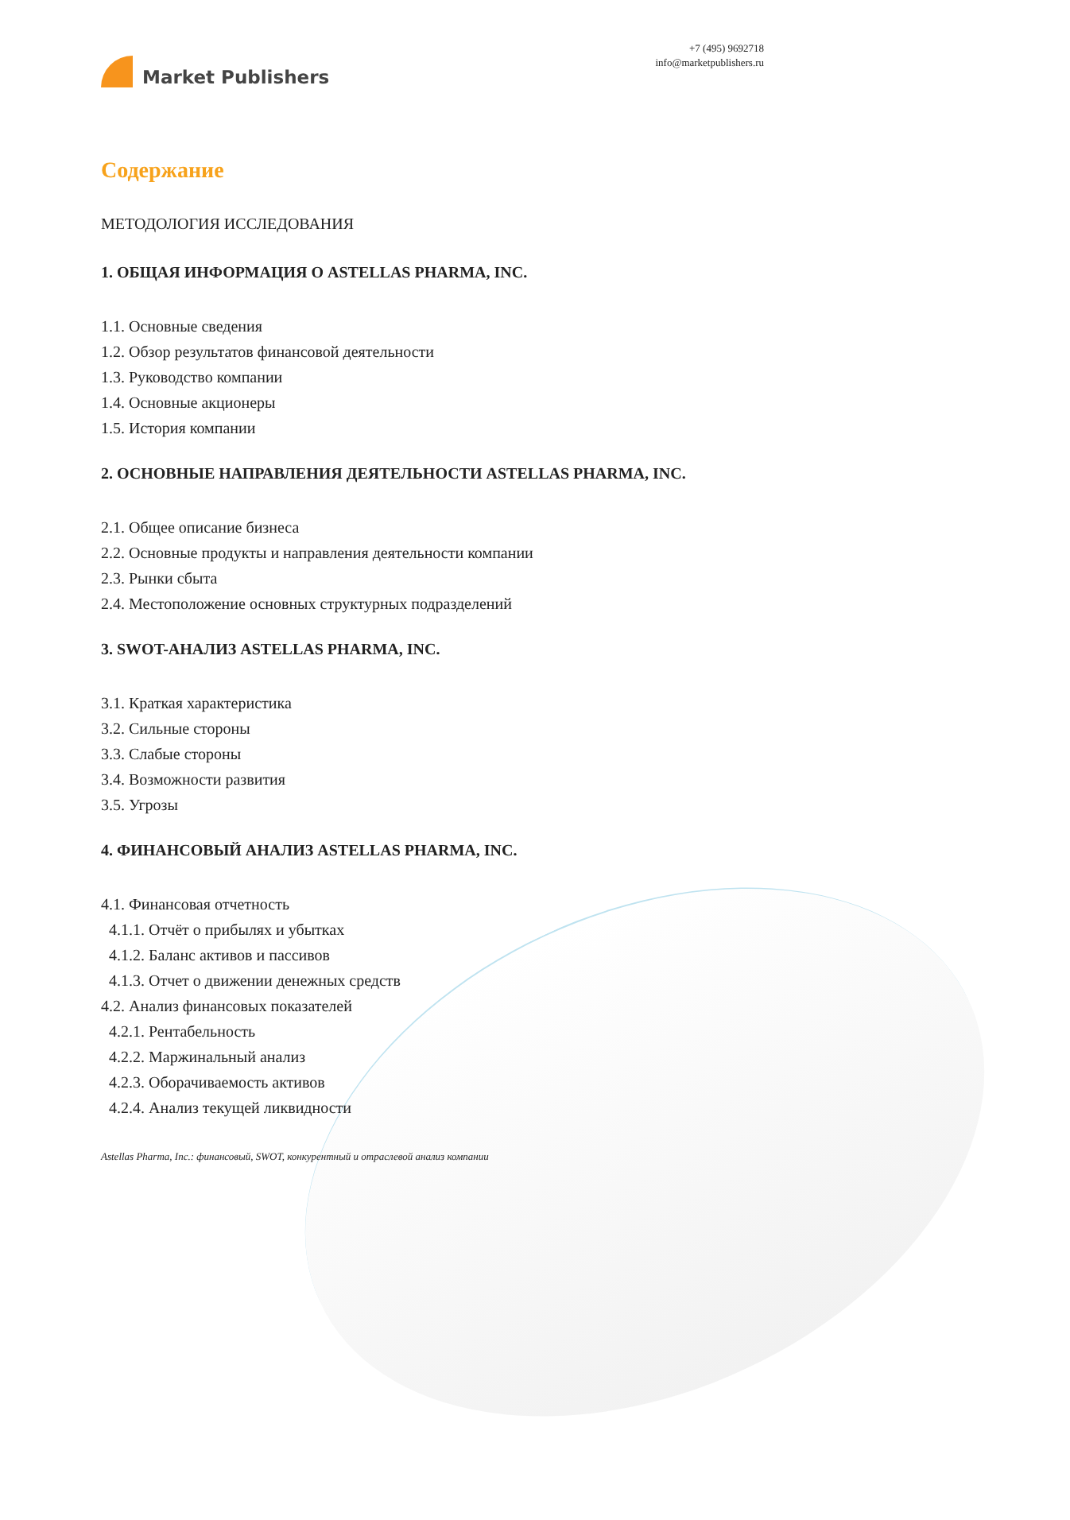Market Publishers
+7 (495) 9692718
info@marketpublishers.ru
Содержание
МЕТОДОЛОГИЯ ИССЛЕДОВАНИЯ
1. ОБЩАЯ ИНФОРМАЦИЯ О ASTELLAS PHARMA, INC.
1.1. Основные сведения
1.2. Обзор результатов финансовой деятельности
1.3. Руководство компании
1.4. Основные акционеры
1.5. История компании
2. ОСНОВНЫЕ НАПРАВЛЕНИЯ ДЕЯТЕЛЬНОСТИ ASTELLAS PHARMA, INC.
2.1. Общее описание бизнеса
2.2. Основные продукты и направления деятельности компании
2.3. Рынки сбыта
2.4. Местоположение основных структурных подразделений
3. SWOT-АНАЛИЗ ASTELLAS PHARMA, INC.
3.1. Краткая характеристика
3.2. Сильные стороны
3.3. Слабые стороны
3.4. Возможности развития
3.5. Угрозы
4. ФИНАНСОВЫЙ АНАЛИЗ ASTELLAS PHARMA, INC.
4.1. Финансовая отчетность
4.1.1. Отчёт о прибылях и убытках
4.1.2. Баланс активов и пассивов
4.1.3. Отчет о движении денежных средств
4.2. Анализ финансовых показателей
4.2.1. Рентабельность
4.2.2. Маржинальный анализ
4.2.3. Оборачиваемость активов
4.2.4. Анализ текущей ликвидности
Astellas Pharma, Inc.: финансовый, SWOT, конкурентный и отраслевой анализ компании